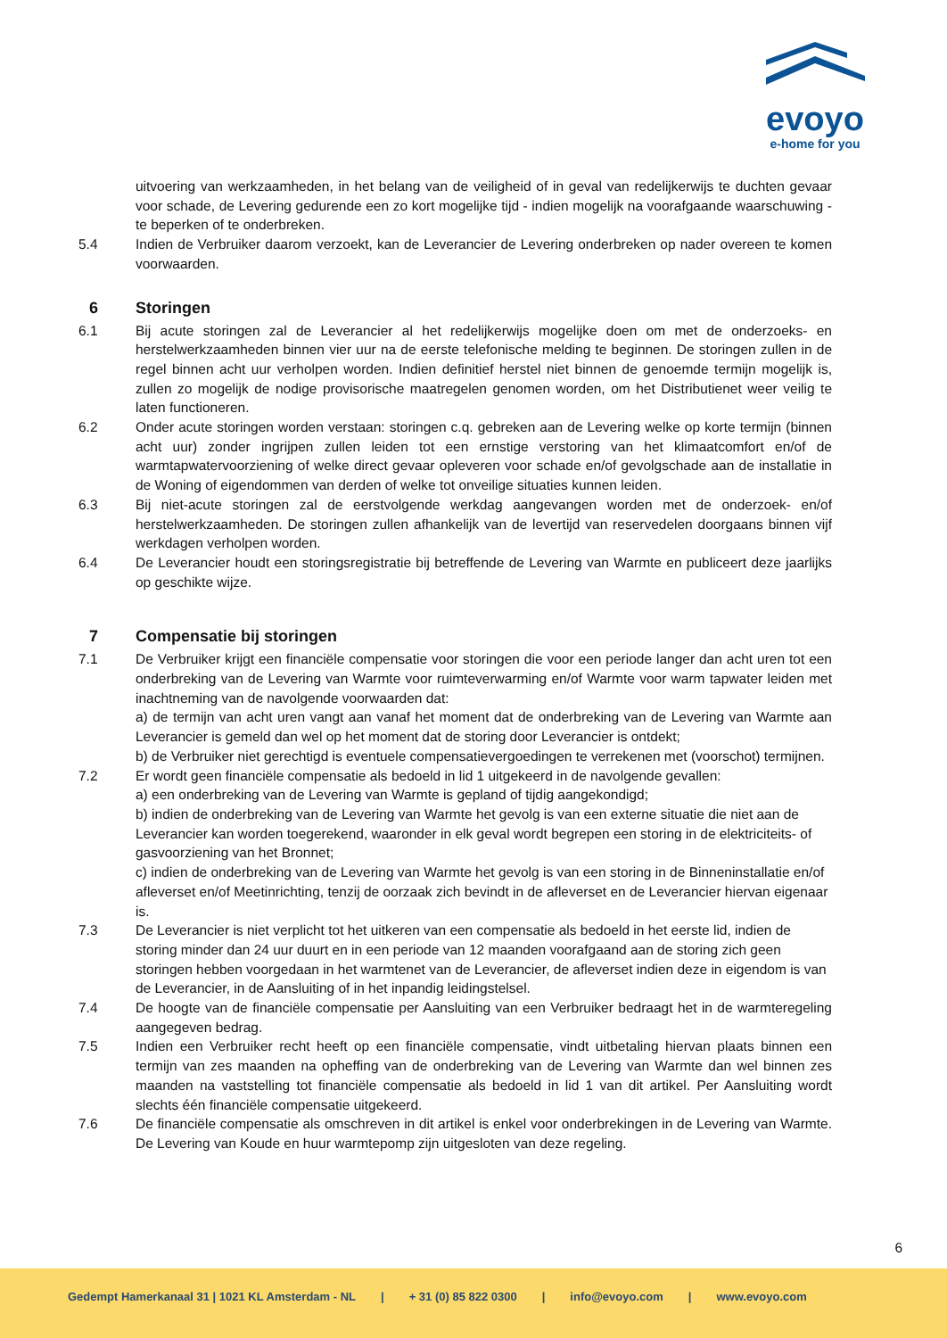evoyo
e-home for you
uitvoering van werkzaamheden, in het belang van de veiligheid of in geval van redelijkerwijs te duchten gevaar voor schade, de Levering gedurende een zo kort mogelijke tijd - indien mogelijk na voorafgaande waarschuwing - te beperken of te onderbreken.
5.4 Indien de Verbruiker daarom verzoekt, kan de Leverancier de Levering onderbreken op nader overeen te komen voorwaarden.
6 Storingen
6.1 Bij acute storingen zal de Leverancier al het redelijkerwijs mogelijke doen om met de onderzoeks- en herstelwerkzaamheden binnen vier uur na de eerste telefonische melding te beginnen. De storingen zullen in de regel binnen acht uur verholpen worden. Indien definitief herstel niet binnen de genoemde termijn mogelijk is, zullen zo mogelijk de nodige provisorische maatregelen genomen worden, om het Distributienet weer veilig te laten functioneren.
6.2 Onder acute storingen worden verstaan: storingen c.q. gebreken aan de Levering welke op korte termijn (binnen acht uur) zonder ingrijpen zullen leiden tot een ernstige verstoring van het klimaatcomfort en/of de warmtapwatervoorziening of welke direct gevaar opleveren voor schade en/of gevolgschade aan de installatie in de Woning of eigendommen van derden of welke tot onveilige situaties kunnen leiden.
6.3 Bij niet-acute storingen zal de eerstvolgende werkdag aangevangen worden met de onderzoek- en/of herstelwerkzaamheden. De storingen zullen afhankelijk van de levertijd van reservedelen doorgaans binnen vijf werkdagen verholpen worden.
6.4 De Leverancier houdt een storingsregistratie bij betreffende de Levering van Warmte en publiceert deze jaarlijks op geschikte wijze.
7 Compensatie bij storingen
7.1 De Verbruiker krijgt een financiële compensatie voor storingen die voor een periode langer dan acht uren tot een onderbreking van de Levering van Warmte voor ruimteverwarming en/of Warmte voor warm tapwater leiden met inachtneming van de navolgende voorwaarden dat:
a) de termijn van acht uren vangt aan vanaf het moment dat de onderbreking van de Levering van Warmte aan Leverancier is gemeld dan wel op het moment dat de storing door Leverancier is ontdekt;
b) de Verbruiker niet gerechtigd is eventuele compensatievergoedingen te verrekenen met (voorschot) termijnen.
7.2 Er wordt geen financiële compensatie als bedoeld in lid 1 uitgekeerd in de navolgende gevallen:
a) een onderbreking van de Levering van Warmte is gepland of tijdig aangekondigd;
b) indien de onderbreking van de Levering van Warmte het gevolg is van een externe situatie die niet aan de Leverancier kan worden toegerekend, waaronder in elk geval wordt begrepen een storing in de elektriciteits- of gasvoorziening van het Bronnet;
c) indien de onderbreking van de Levering van Warmte het gevolg is van een storing in de Binneninstallatie en/of afleverset en/of Meetinrichting, tenzij de oorzaak zich bevindt in de afleverset en de Leverancier hiervan eigenaar is.
7.3 De Leverancier is niet verplicht tot het uitkeren van een compensatie als bedoeld in het eerste lid, indien de storing minder dan 24 uur duurt en in een periode van 12 maanden voorafgaand aan de storing zich geen storingen hebben voorgedaan in het warmtenet van de Leverancier, de afleverset indien deze in eigendom is van de Leverancier, in de Aansluiting of in het inpandig leidingstelsel.
7.4 De hoogte van de financiële compensatie per Aansluiting van een Verbruiker bedraagt het in de warmteregeling aangegeven bedrag.
7.5 Indien een Verbruiker recht heeft op een financiële compensatie, vindt uitbetaling hiervan plaats binnen een termijn van zes maanden na opheffing van de onderbreking van de Levering van Warmte dan wel binnen zes maanden na vaststelling tot financiële compensatie als bedoeld in lid 1 van dit artikel. Per Aansluiting wordt slechts één financiële compensatie uitgekeerd.
7.6 De financiële compensatie als omschreven in dit artikel is enkel voor onderbrekingen in de Levering van Warmte. De Levering van Koude en huur warmtepomp zijn uitgesloten van deze regeling.
6
Gedempt Hamerkanaal 31 | 1021 KL Amsterdam - NL | + 31 (0) 85 822 0300 | info@evoyo.com | www.evoyo.com